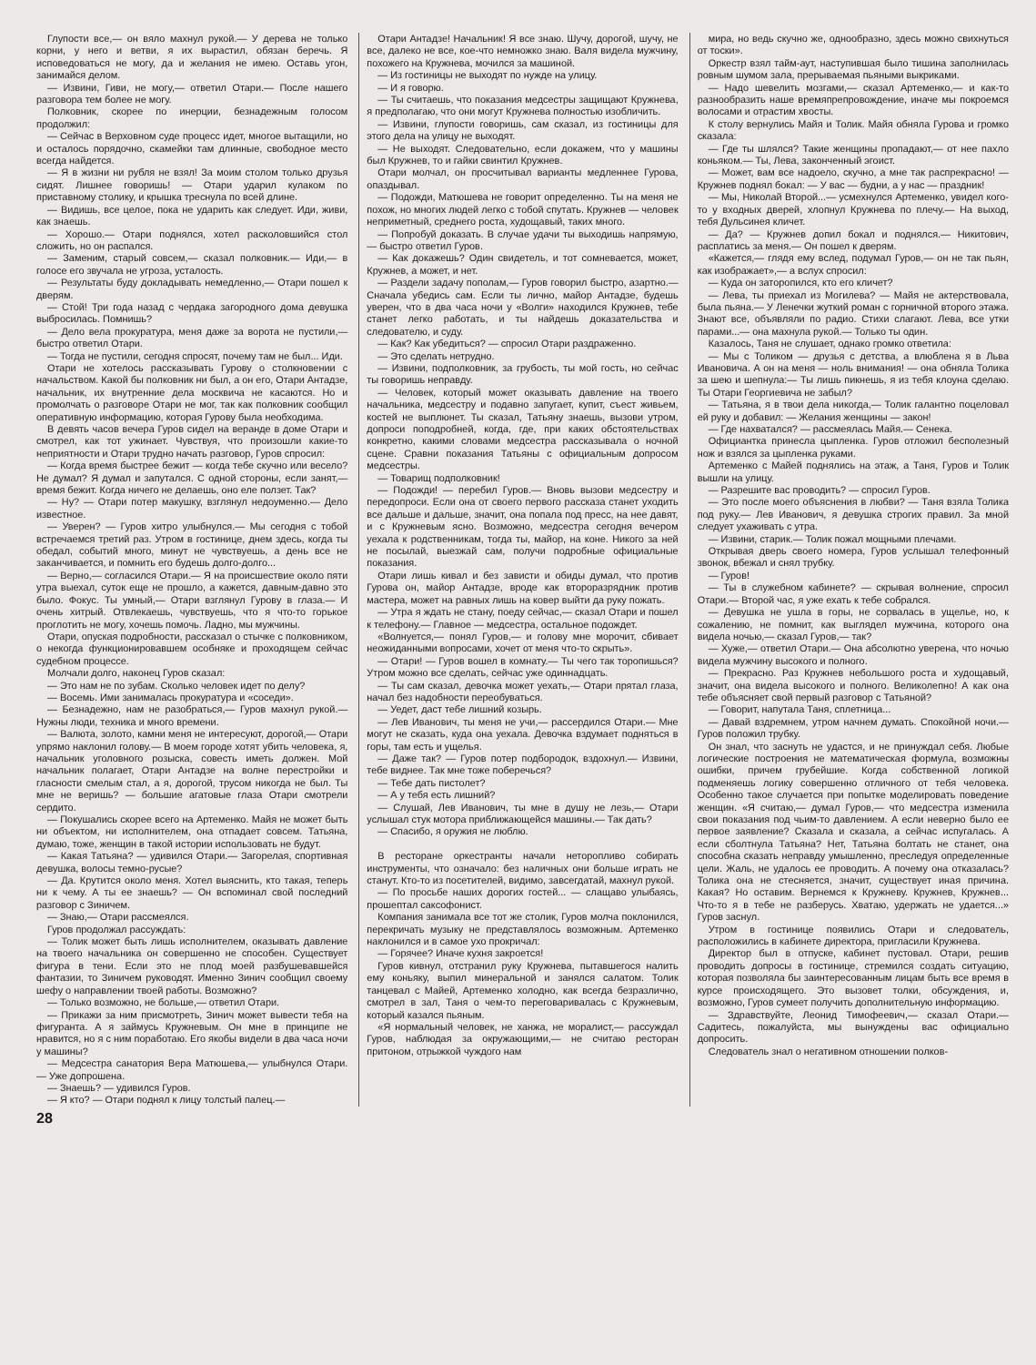Глупости все,— он вяло махнул рукой.— У дерева не только корни, у него и ветви, я их вырастил, обязан беречь. Я исповедоваться не могу, да и желания не имею. Оставь угон, занимайся делом.
— Извини, Гиви, не могу,— ответил Отари.— После нашего разговора тем более не могу.
Полковник, скорее по инерции, безнадежным голосом продолжил:
— Сейчас в Верховном суде процесс идет, многое вытащили, но и осталось порядочно, скамейки там длинные, свободное место всегда найдется.
— Я в жизни ни рубля не взял! За моим столом только друзья сидят. Лишнее говоришь! — Отари ударил кулаком по приставному столику, и крышка треснула по всей длине.
— Видишь, все целое, пока не ударить как следует. Иди, живи, как знаешь.
— Хорошо.— Отари поднялся, хотел расколовшийся стол сложить, но он распался.
— Заменим, старый совсем,— сказал полковник.— Иди,— в голосе его звучала не угроза, усталость.
— Результаты буду докладывать немедленно,— Отари пошел к дверям.
— Стой! Три года назад с чердака загородного дома девушка выбросилась. Помнишь?
— Дело вела прокуратура, меня даже за ворота не пустили,— быстро ответил Отари.
— Тогда не пустили, сегодня спросят, почему там не был... Иди.
Отари не хотелось рассказывать Гурову о столкновении с начальством. Какой бы полковник ни был, а он его, Отари Антадзе, начальник, их внутренние дела москвича не касаются. Но и промолчать о разговоре Отари не мог, так как полковник сообщил оперативную информацию, которая Гурову была необходима.
В девять часов вечера Гуров сидел на веранде в доме Отари и смотрел, как тот ужинает. Чувствуя, что произошли какие-то неприятности и Отари трудно начать разговор, Гуров спросил:
— Когда время быстрее бежит — когда тебе скучно или весело? Не думал? Я думал и запутался. С одной стороны, если занят,— время бежит. Когда ничего не делаешь, оно еле ползет. Так?
— Ну? — Отари потер макушку, взглянул недоуменно.— Дело известное.
— Уверен? — Гуров хитро улыбнулся.— Мы сегодня с тобой встречаемся третий раз. Утром в гостинице, днем здесь, когда ты обедал, событий много, минут не чувствуешь, а день все не заканчивается, и помнить его будешь долго-долго...
— Верно,— согласился Отари.— Я на происшествие около пяти утра выехал, суток еще не прошло, а кажется, давным-давно это было. Фокус. Ты умный,— Отари взглянул Гурову в глаза.— И очень хитрый. Отвлекаешь, чувствуешь, что я что-то горькое проглотить не могу, хочешь помочь. Ладно, мы мужчины.
Отари, опуская подробности, рассказал о стычке с полковником, о некогда функционировавшем особняке и проходящем сейчас судебном процессе.
Молчали долго, наконец Гуров сказал:
— Это нам не по зубам. Сколько человек идет по делу?
— Восемь. Ими занималась прокуратура и «соседи».
— Безнадежно, нам не разобраться,— Гуров махнул рукой.— Нужны люди, техника и много времени.
— Валюта, золото, камни меня не интересуют, дорогой,— Отари упрямо наклонил голову.— В моем городе хотят убить человека, я, начальник уголовного розыска, совесть иметь должен. Мой начальник полагает, Отари Антадзе на волне перестройки и гласности смелым стал, а я, дорогой, трусом никогда не был. Ты мне не веришь? — большие агатовые глаза Отари смотрели сердито.
— Покушались скорее всего на Артеменко. Майя не может быть ни объектом, ни исполнителем, она отпадает совсем. Татьяна, думаю, тоже, женщин в такой истории использовать не будут.
— Какая Татьяна? — удивился Отари.— Загорелая, спортивная девушка, волосы темно-русые?
— Да. Крутится около меня. Хотел выяснить, кто такая, теперь ни к чему. А ты ее знаешь? — Он вспоминал свой последний разговор с Зиничем.
— Знаю,— Отари рассмеялся.
Гуров продолжал рассуждать:
— Толик может быть лишь исполнителем, оказывать давление на твоего начальника он совершенно не способен. Существует фигура в тени. Если это не плод моей разбушевавшейся фантазии, то Зиничем руководят. Именно Зинич сообщил своему шефу о направлении твоей работы. Возможно?
— Только возможно, не больше,— ответил Отари.
— Прикажи за ним присмотреть, Зинич может вывести тебя на фигуранта. А я займусь Кружневым. Он мне в принципе не нравится, но я с ним поработаю. Его якобы видели в два часа ночи у машины?
— Медсестра санатория Вера Матюшева,— улыбнулся Отари.— Уже допрошена.
— Знаешь? — удивился Гуров.
— Я кто? — Отари поднял к лицу толстый палец.—
Отари Антадзе! Начальник! Я все знаю. Шучу, дорогой, шучу, не все, далеко не все, кое-что немножко знаю. Валя видела мужчину, похожего на Кружнева, мочился за машиной.
— Из гостиницы не выходят по нужде на улицу.
— И я говорю.
— Ты считаешь, что показания медсестры защищают Кружнева, я предполагаю, что они могут Кружнева полностью изобличить.
— Извини, глупости говоришь, сам сказал, из гостиницы для этого дела на улицу не выходят.
— Не выходят. Следовательно, если докажем, что у машины был Кружнев, то и гайки свинтил Кружнев.
Отари молчал, он просчитывал варианты медленнее Гурова, опаздывал.
— Подожди, Матюшева не говорит определенно. Ты на меня не похож, но многих людей легко с тобой спутать. Кружнев — человек неприметный, среднего роста, худощавый, таких много.
— Попробуй доказать. В случае удачи ты выходишь напрямую,— быстро ответил Гуров.
— Как докажешь? Один свидетель, и тот сомневается, может, Кружнев, а может, и нет.
— Раздели задачу пополам,— Гуров говорил быстро, азартно.— Сначала убедись сам. Если ты лично, майор Антадзе, будешь уверен, что в два часа ночи у «Волги» находился Кружнев, тебе станет легко работать, и ты найдешь доказательства и следователю, и суду.
— Как? Как убедиться? — спросил Отари раздраженно.
— Это сделать нетрудно.
— Извини, подполковник, за грубость, ты мой гость, но сейчас ты говоришь неправду.
— Человек, который может оказывать давление на твоего начальника, медсестру и подавно запугает, купит, съест живьем, костей не выплюнет. Ты сказал, Татьяну знаешь, вызови утром, допроси поподробней, когда, где, при каких обстоятельствах конкретно, какими словами медсестра рассказывала о ночной сцене. Сравни показания Татьяны с официальным допросом медсестры.
— Товарищ подполковник!
— Подожди! — перебил Гуров.— Вновь вызови медсестру и передопроси. Если она от своего первого рассказа станет уходить все дальше и дальше, значит, она попала под пресс, на нее давят, и с Кружневым ясно. Возможно, медсестра сегодня вечером уехала к родственникам, тогда ты, майор, на коне. Никого за ней не посылай, выезжай сам, получи подробные официальные показания.
Отари лишь кивал и без зависти и обиды думал, что против Гурова он, майор Антадзе, вроде как второразрядник против мастера, может на равных лишь на ковер выйти да руку пожать.
— Утра я ждать не стану, поеду сейчас,— сказал Отари и пошел к телефону.— Главное — медсестра, остальное подождет.
«Волнуется,— понял Гуров,— и голову мне морочит, сбивает неожиданными вопросами, хочет от меня что-то скрыть».
— Отари! — Гуров вошел в комнату.— Ты чего так торопишься? Утром можно все сделать, сейчас уже одиннадцать.
— Ты сам сказал, девочка может уехать,— Отари прятал глаза, начал без надобности переобуваться.
— Уедет, даст тебе лишний козырь.
— Лев Иванович, ты меня не учи,— рассердился Отари.— Мне могут не сказать, куда она уехала. Девочка вздумает подняться в горы, там есть и ущелья.
— Даже так? — Гуров потер подбородок, вздохнул.— Извини, тебе виднее. Так мне тоже поберечься?
— Тебе дать пистолет?
— А у тебя есть лишний?
— Слушай, Лев Иванович, ты мне в душу не лезь,— Отари услышал стук мотора приближающейся машины.— Так дать?
— Спасибо, я оружия не люблю.
В ресторане оркестранты начали неторопливо собирать инструменты, что означало: без наличных они больше играть не станут. Кто-то из посетителей, видимо, завсегдатай, махнул рукой.
— По просьбе наших дорогих гостей... — слащаво улыбаясь, прошептал саксофонист.
Компания занимала все тот же столик, Гуров молча поклонился, перекричать музыку не представлялось возможным. Артеменко наклонился и в самое ухо прокричал:
— Горячее? Иначе кухня закроется!
Гуров кивнул, отстранил руку Кружнева, пытавшегося налить ему коньяку, выпил минеральной и занялся салатом. Толик танцевал с Майей, Артеменко холодно, как всегда безразлично, смотрел в зал, Таня о чем-то переговаривалась с Кружневым, который казался пьяным.
«Я нормальный человек, не ханжа, не моралист,— рассуждал Гуров, наблюдая за окружающими,— не считаю ресторан притоном, отрыжкой чуждого нам
мира, но ведь скучно же, однообразно, здесь можно свихнуться от тоски».
Оркестр взял тайм-аут, наступившая было тишина заполнилась ровным шумом зала, прерываемая пьяными выкриками.
— Надо шевелить мозгами,— сказал Артеменко,— и как-то разнообразить наше времяпрепровождение, иначе мы покроемся волосами и отрастим хвосты.
К столу вернулись Майя и Толик. Майя обняла Гурова и громко сказала:
— Где ты шлялся? Такие женщины пропадают,— от нее пахло коньяком.— Ты, Лева, законченный эгоист.
— Может, вам все надоело, скучно, а мне так распрекрасно! — Кружнев поднял бокал: — У вас — будни, а у нас — праздник!
— Мы, Николай Второй...— усмехнулся Артеменко, увидел кого-то у входных дверей, хлопнул Кружнева по плечу.— На выход, тебя Дульсинея кличет.
— Да? — Кружнев допил бокал и поднялся.— Никитович, расплатись за меня.— Он пошел к дверям.
«Кажется,— глядя ему вслед, подумал Гуров,— он не так пьян, как изображает»,— а вслух спросил:
— Куда он заторопился, кто его кличет?
— Лева, ты приехал из Могилева? — Майя не актерствовала, была пьяна.— У Ленечки жуткий роман с горничной второго этажа. Знают все, объявляли по радио. Стихи слагают. Лева, все утки парами...— она махнула рукой.— Только ты один.
Казалось, Таня не слушает, однако громко ответила:
— Мы с Толиком — друзья с детства, а влюблена я в Льва Ивановича. А он на меня — ноль внимания! — она обняла Толика за шею и шепнула:— Ты лишь пикнешь, я из тебя клоуна сделаю. Ты Отари Георгиевича не забыл?
— Татьяна, я в твои дела никогда,— Толик галантно поцеловал ей руку и добавил: — Желания женщины — закон!
— Где нахватался? — рассмеялась Майя.— Сенека.
Официантка принесла цыпленка. Гуров отложил бесполезный нож и взялся за цыпленка руками.
Артеменко с Майей поднялись на этаж, а Таня, Гуров и Толик вышли на улицу.
— Разрешите вас проводить? — спросил Гуров.
— Это после моего объяснения в любви? — Таня взяла Толика под руку.— Лев Иванович, я девушка строгих правил. За мной следует ухаживать с утра.
— Извини, старик.— Толик пожал мощными плечами.
Открывая дверь своего номера, Гуров услышал телефонный звонок, вбежал и снял трубку.
— Гуров!
— Ты в служебном кабинете? — скрывая волнение, спросил Отари.— Второй час, я уже ехать к тебе собрался.
— Девушка не ушла в горы, не сорвалась в ущелье, но, к сожалению, не помнит, как выглядел мужчина, которого она видела ночью,— сказал Гуров,— так?
— Хуже,— ответил Отари.— Она абсолютно уверена, что ночью видела мужчину высокого и полного.
— Прекрасно. Раз Кружнев небольшого роста и худощавый, значит, она видела высокого и полного. Великолепно! А как она тебе объясняет свой первый разговор с Татьяной?
— Говорит, напутала Таня, сплетница...
— Давай вздремнем, утром начнем думать. Спокойной ночи.— Гуров положил трубку.
Он знал, что заснуть не удастся, и не принуждал себя. Любые логические построения не математическая формула, возможны ошибки, причем грубейшие. Когда собственной логикой подменяешь логику совершенно отличного от тебя человека. Особенно такое случается при попытке моделировать поведение женщин. «Я считаю,— думал Гуров,— что медсестра изменила свои показания под чьим-то давлением. А если неверно было ее первое заявление? Сказала и сказала, а сейчас испугалась. А если сболтнула Татьяна? Нет, Татьяна болтать не станет, она способна сказать неправду умышленно, преследуя определенные цели. Жаль, не удалось ее проводить. А почему она отказалась? Толика она не стесняется, значит, существует иная причина. Какая? Но оставим. Вернемся к Кружневу. Кружнев, Кружнев... Что-то я в тебе не разберусь. Хватаю, удержать не удается...» Гуров заснул.
Утром в гостинице появились Отари и следователь, расположились в кабинете директора, пригласили Кружнева.
Директор был в отпуске, кабинет пустовал. Отари, решив проводить допросы в гостинице, стремился создать ситуацию, которая позволяла бы заинтересованным лицам быть все время в курсе происходящего. Это вызовет толки, обсуждения, и, возможно, Гуров сумеет получить дополнительную информацию.
— Здравствуйте, Леонид Тимофеевич,— сказал Отари.— Садитесь, пожалуйста, мы вынуждены вас официально допросить.
Следователь знал о негативном отношении полков-
28